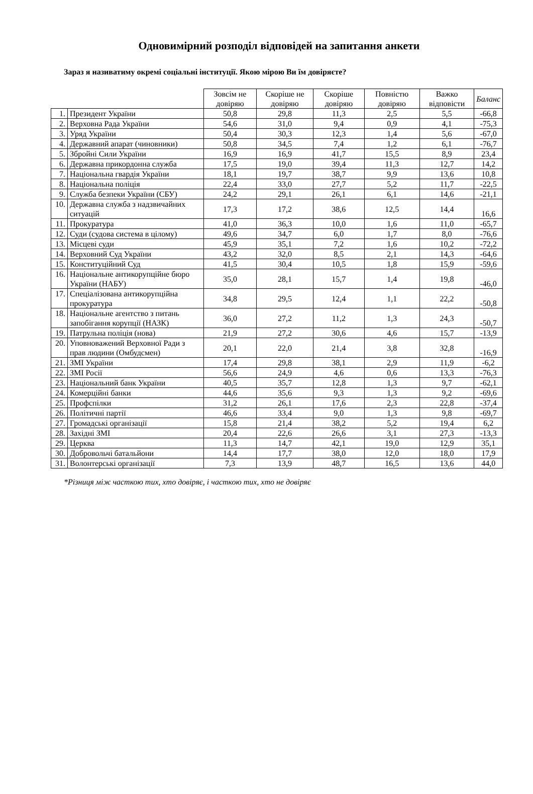Одновимірний розподіл відповідей на запитання анкети
Зараз я називатиму окремі соціальні інституції. Якою мірою Ви їм довіряєте?
| | | Зовсім не довіряю | Скоріше не довіряю | Скоріше довіряю | Повністю довіряю | Важко відповісти | Баланс |
| --- | --- | --- | --- | --- | --- | --- | --- |
| 1. | Президент України | 50,8 | 29,8 | 11,3 | 2,5 | 5,5 | -66,8 |
| 2. | Верховна Рада України | 54,6 | 31,0 | 9,4 | 0,9 | 4,1 | -75,3 |
| 3. | Уряд України | 50,4 | 30,3 | 12,3 | 1,4 | 5,6 | -67,0 |
| 4. | Державний апарат (чиновники) | 50,8 | 34,5 | 7,4 | 1,2 | 6,1 | -76,7 |
| 5. | Збройні Сили України | 16,9 | 16,9 | 41,7 | 15,5 | 8,9 | 23,4 |
| 6. | Державна прикордонна служба | 17,5 | 19,0 | 39,4 | 11,3 | 12,7 | 14,2 |
| 7. | Національна гвардія України | 18,1 | 19,7 | 38,7 | 9,9 | 13,6 | 10,8 |
| 8. | Національна поліція | 22,4 | 33,0 | 27,7 | 5,2 | 11,7 | -22,5 |
| 9. | Служба безпеки України (СБУ) | 24,2 | 29,1 | 26,1 | 6,1 | 14,6 | -21,1 |
| 10. | Державна служба з надзвичайних ситуацій | 17,3 | 17,2 | 38,6 | 12,5 | 14,4 | 16,6 |
| 11. | Прокуратура | 41,0 | 36,3 | 10,0 | 1,6 | 11,0 | -65,7 |
| 12. | Суди (судова система в цілому) | 49,6 | 34,7 | 6,0 | 1,7 | 8,0 | -76,6 |
| 13. | Місцеві суди | 45,9 | 35,1 | 7,2 | 1,6 | 10,2 | -72,2 |
| 14. | Верховний Суд України | 43,2 | 32,0 | 8,5 | 2,1 | 14,3 | -64,6 |
| 15. | Конституційний Суд | 41,5 | 30,4 | 10,5 | 1,8 | 15,9 | -59,6 |
| 16. | Національне антикорупційне бюро України (НАБУ) | 35,0 | 28,1 | 15,7 | 1,4 | 19,8 | -46,0 |
| 17. | Спеціалізована антикорупційна прокуратура | 34,8 | 29,5 | 12,4 | 1,1 | 22,2 | -50,8 |
| 18. | Національне агентство з питань запобігання корупції (НАЗК) | 36,0 | 27,2 | 11,2 | 1,3 | 24,3 | -50,7 |
| 19. | Патрульна поліція (нова) | 21,9 | 27,2 | 30,6 | 4,6 | 15,7 | -13,9 |
| 20. | Уповноважений Верховної Ради з прав людини (Омбудсмен) | 20,1 | 22,0 | 21,4 | 3,8 | 32,8 | -16,9 |
| 21. | ЗМІ України | 17,4 | 29,8 | 38,1 | 2,9 | 11,9 | -6,2 |
| 22. | ЗМІ Росії | 56,6 | 24,9 | 4,6 | 0,6 | 13,3 | -76,3 |
| 23. | Національний банк України | 40,5 | 35,7 | 12,8 | 1,3 | 9,7 | -62,1 |
| 24. | Комерційні банки | 44,6 | 35,6 | 9,3 | 1,3 | 9,2 | -69,6 |
| 25. | Профспілки | 31,2 | 26,1 | 17,6 | 2,3 | 22,8 | -37,4 |
| 26. | Політичні партії | 46,6 | 33,4 | 9,0 | 1,3 | 9,8 | -69,7 |
| 27. | Громадські організації | 15,8 | 21,4 | 38,2 | 5,2 | 19,4 | 6,2 |
| 28. | Західні ЗМІ | 20,4 | 22,6 | 26,6 | 3,1 | 27,3 | -13,3 |
| 29. | Церква | 11,3 | 14,7 | 42,1 | 19,0 | 12,9 | 35,1 |
| 30. | Добровольчі батальйони | 14,4 | 17,7 | 38,0 | 12,0 | 18,0 | 17,9 |
| 31. | Волонтерські організації | 7,3 | 13,9 | 48,7 | 16,5 | 13,6 | 44,0 |
*Різниця між часткою тих, хто довіряє, і часткою тих, хто не довіряє